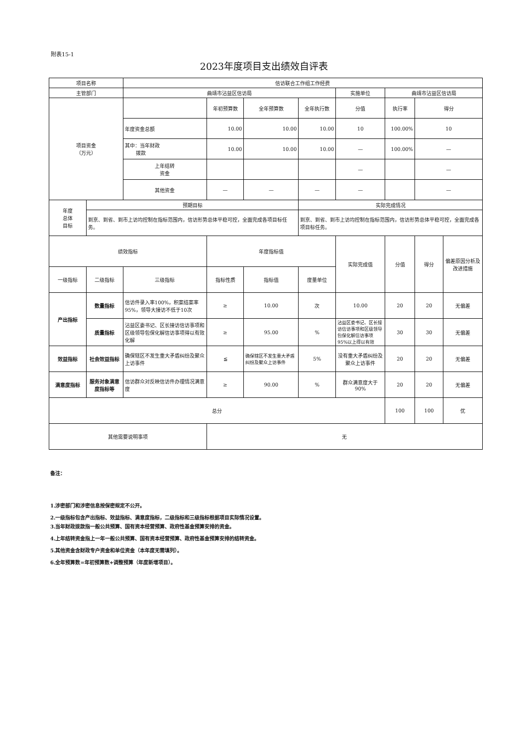附表15-1
2023年度项目支出绩效自评表
| 项目名称 | | 信访联合工作组工作经费 | | | | | | | |
| 主管部门 | | 曲靖市沾益区信访局 | | | | 实施单位 | 曲靖市沾益区信访局 | | |
| 项目资金 （万元） | | | 年初预算数 | 全年预算数 | 全年执行数 | 分值 | 执行率 | 得分 | |
| | | 年度资金总额 | 10.00 | 10.00 | 10.00 | 10 | 100.00% | 10 | |
| | | 其中：当年财政 拨款 | 10.00 | 10.00 | 10.00 | — | 100.00% | — | |
| | | 上年结转 资金 | | | | — | | — | |
| | | 其他资金 | — | — | — | — | | — | |
| 年度 总体 目标 | 预期目标 | | | | 实际完成情况 | | | | |
| | 到京、到省、到市上访均控制在指标范围内，信访形势总体平稳可控，全面完成各项目标任务。 | | | | 到京、到省、到市上访均控制在指标范围内，信访形势总体平稳可控，全面完成各项目标任务。 | | | | |
| 绩效指标 | | | 年度指标值 | | | 实际完成值 | 分值 | 得分 | 偏差原因分析及改进措施 |
| 一级指标 | 二级指标 | 三级指标 | 指标性质 | 指标值 | 度量单位 | | | | |
| 产出指标 | 数量指标 | 信访件录入率100%，积案结案率95%，领导大接访不低于10次 | ≥ | 10.00 | 次 | 10.00 | 20 | 20 | 无偏差 |
| | 质量指标 | 沾益区委书记、区长接访信访事项和区级领导包保化解信访事项得以有效化解 | ≥ | 95.00 | % | 沾益区委书记、区长接访信访事项和区级领导包保化解信访事项95%以上得以有效 | 30 | 30 | 无偏差 |
| 效益指标 | 社会效益指标 | 确保辖区不发生重大矛盾纠纷及聚众上访事件 | ≦ | 确保辖区不发生重大矛盾纠纷及聚众上访事件 | 5% | 没有重大矛盾纠纷及聚众上访事件 | 20 | 20 | 无偏差 |
| 满意度指标 | 服务对象满意度指标等 | 信访群众对反映信访件办理情况满意度 | ≥ | 90.00 | % | 群众满意度大于90% | 20 | 20 | 无偏差 |
| 总分 | | | | | | | 100 | 100 | 优 |
| 其他需要说明事项 | | | 无 | | | | | | |
备注：
1.涉密部门和涉密信息按保密规定不公开。
2.一级指标包含产出指标、效益指标、满意度指标，二级指标和三级指标根据项目实际情况设置。
3.当年财政拨款指一般公共预算、国有资本经营预算、政府性基金预算安排的资金。
4.上年结转资金指上一年一般公共预算、国有资本经营预算、政府性基金预算安排的结转资金。
5.其他资金含财政专户资金和单位资金（本年度无需填列）。
6.全年预算数=年初预算数+调整预算（年度新增项目）。